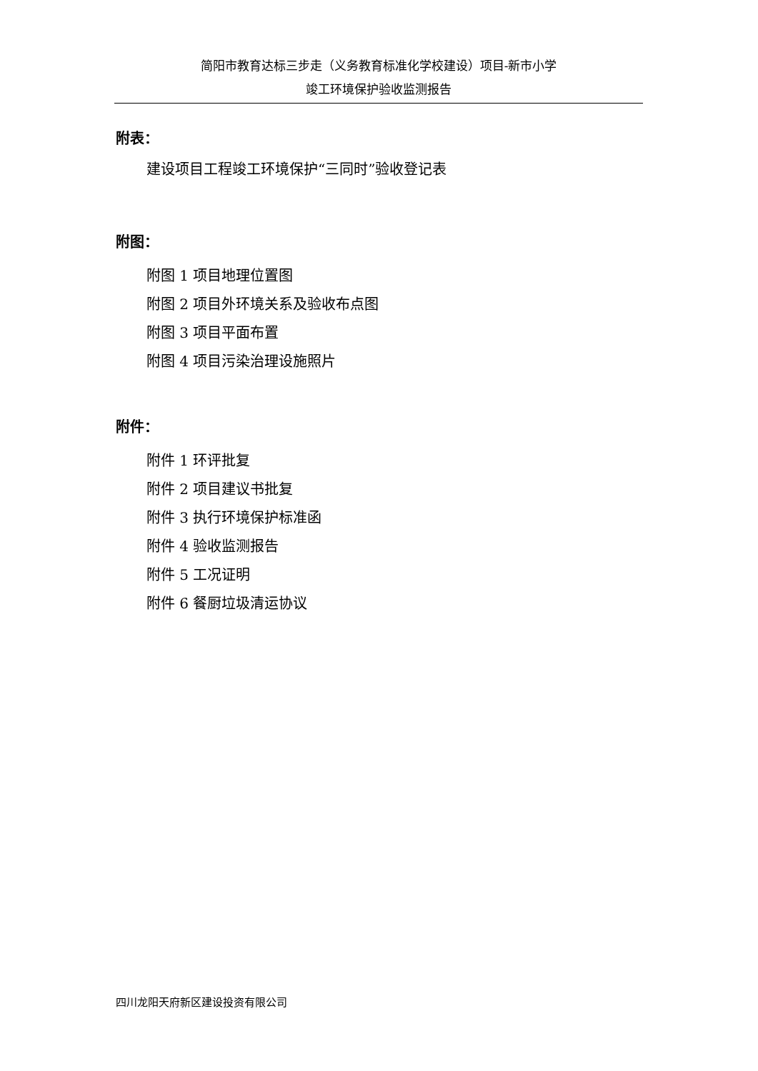简阳市教育达标三步走（义务教育标准化学校建设）项目-新市小学
竣工环境保护验收监测报告
附表：
建设项目工程竣工环境保护“三同时”验收登记表
附图：
附图 1 项目地理位置图
附图 2 项目外环境关系及验收布点图
附图 3 项目平面布置
附图 4 项目污染治理设施照片
附件：
附件 1 环评批复
附件 2 项目建议书批复
附件 3 执行环境保护标准函
附件 4 验收监测报告
附件 5 工况证明
附件 6 餐厨垃圾清运协议
四川龙阳天府新区建设投资有限公司